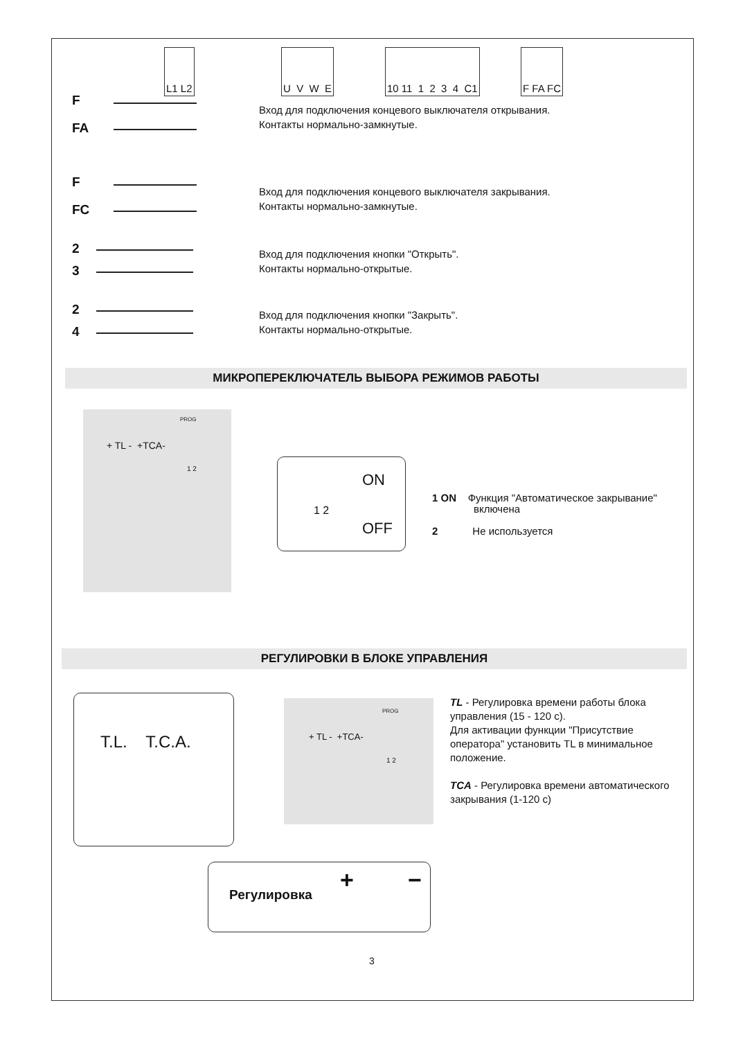L1 L2 U V W E 10 11 1 2 3 4 C1 F FA FC
F
FA
Вход для подключения концевого выключателя открывания.
Контакты нормально-замкнутые.
F
FC
Вход для подключения концевого выключателя закрывания.
Контакты нормально-замкнутые.
2
3
Вход для подключения кнопки "Открыть".
Контакты нормально-открытые.
2
4
Вход для подключения кнопки "Закрыть".
Контакты нормально-открытые.
МИКРОПЕРЕКЛЮЧАТЕЛЬ ВЫБОРА РЕЖИМОВ РАБОТЫ
+ TL - +TCA-
PROG
1 2
ON
OFF
1 2
1 ON Функция "Автоматическое закрывание"
включена
2 Не используется
РЕГУЛИРОВКИ В БЛОКЕ УПРАВЛЕНИЯ
T.L. T.C.A.
+ TL - +TCA-
PROG
1 2
TL - Регулировка времени работы блока управления (15 - 120 с).
Для активации функции "Присутствие оператора" установить TL в минимальное положение.
TCA - Регулировка времени автоматического закрывания (1-120 с)
Регулировка
+ −
3